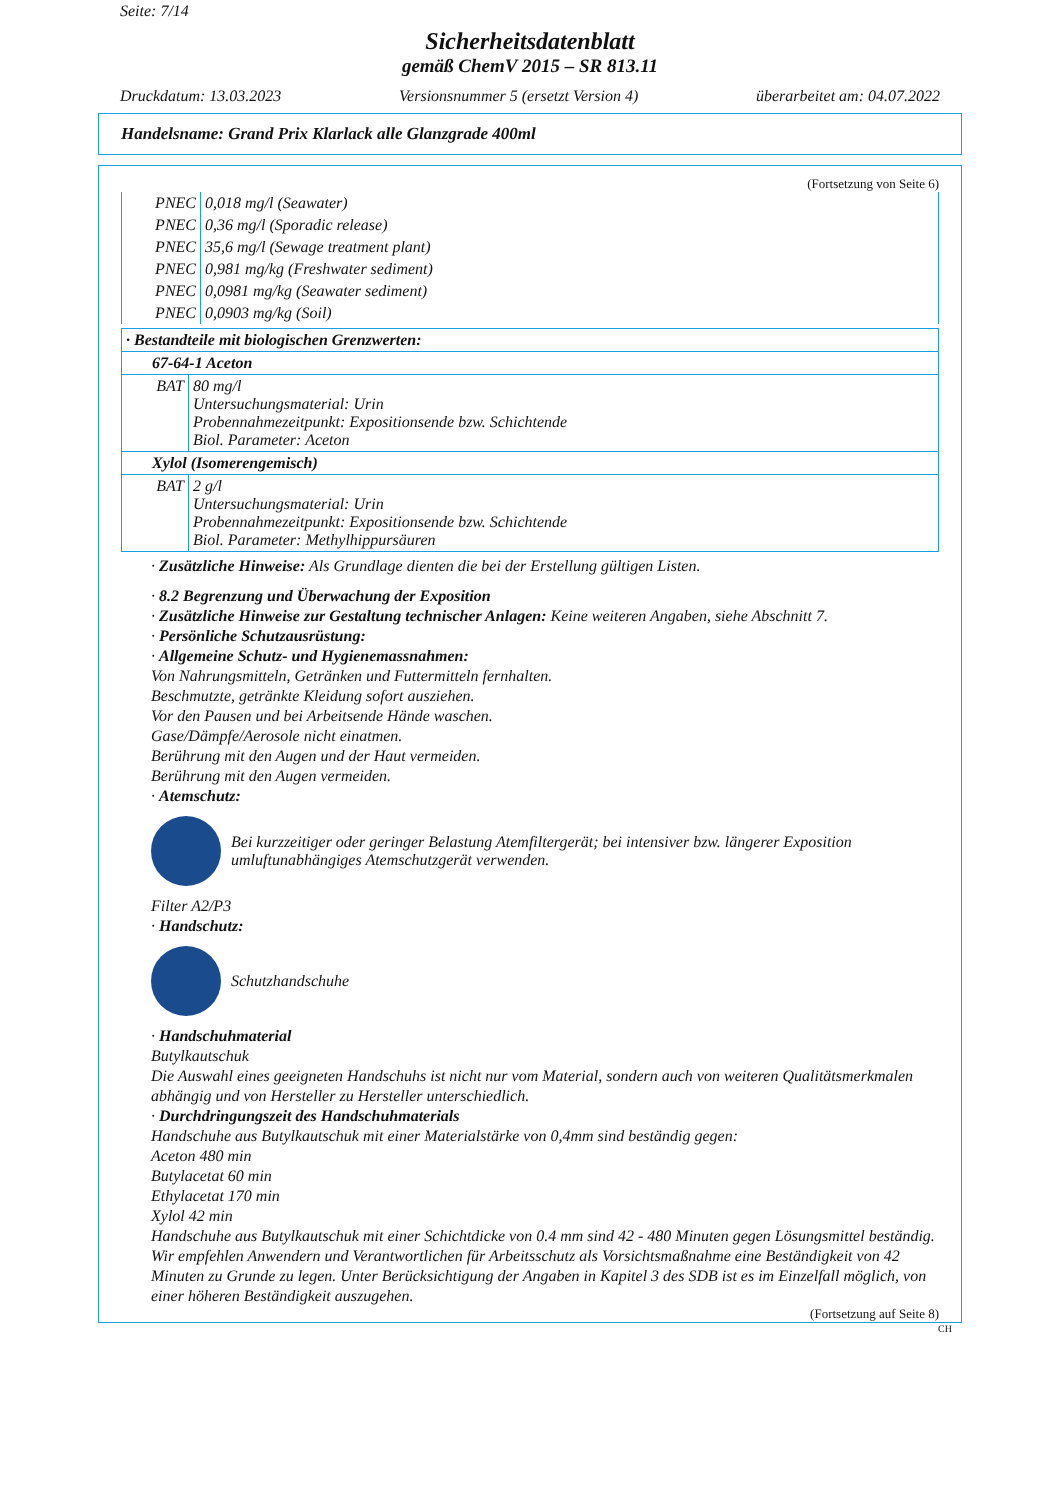Seite: 7/14
Sicherheitsdatenblatt
gemäß ChemV 2015 – SR 813.11
Druckdatum: 13.03.2023 Versionsnummer 5 (ersetzt Version 4) überarbeitet am: 04.07.2022
Handelsname: Grand Prix Klarlack alle Glanzgrade 400ml
(Fortsetzung von Seite 6)
| PNEC | 0,018 mg/l (Seawater) |
| PNEC | 0,36 mg/l (Sporadic release) |
| PNEC | 35,6 mg/l (Sewage treatment plant) |
| PNEC | 0,981 mg/kg (Freshwater sediment) |
| PNEC | 0,0981 mg/kg (Seawater sediment) |
| PNEC | 0,0903 mg/kg (Soil) |
| · Bestandteile mit biologischen Grenzwerten: | |
| 67-64-1 Aceton | |
| BAT | 80 mg/l Untersuchungsmaterial: Urin Probennahmezeitpunkt: Expositionsende bzw. Schichtende Biol. Parameter: Aceton |
| Xylol (Isomerengemisch) | |
| BAT | 2 g/l Untersuchungsmaterial: Urin Probennahmezeitpunkt: Expositionsende bzw. Schichtende Biol. Parameter: Methylhippursäuren |
· Zusätzliche Hinweise: Als Grundlage dienten die bei der Erstellung gültigen Listen.
· 8.2 Begrenzung und Überwachung der Exposition
· Zusätzliche Hinweise zur Gestaltung technischer Anlagen: Keine weiteren Angaben, siehe Abschnitt 7.
· Persönliche Schutzausrüstung:
· Allgemeine Schutz- und Hygienemassnahmen:
Von Nahrungsmitteln, Getränken und Futtermitteln fernhalten.
Beschmutzte, getränkte Kleidung sofort ausziehen.
Vor den Pausen und bei Arbeitsende Hände waschen.
Gase/Dämpfe/Aerosole nicht einatmen.
Berührung mit den Augen und der Haut vermeiden.
Berührung mit den Augen vermeiden.
· Atemschutz:
Bei kurzzeitiger oder geringer Belastung Atemfiltergerät; bei intensiver bzw. längerer Exposition umluftunabhängiges Atemschutzgerät verwenden.
Filter A2/P3
· Handschutz:
Schutzhandschuhe
· Handschuhmaterial
Butylkautschuk
Die Auswahl eines geeigneten Handschuhs ist nicht nur vom Material, sondern auch von weiteren Qualitätsmerkmalen abhängig und von Hersteller zu Hersteller unterschiedlich.
· Durchdringungszeit des Handschuhmaterials
Handschuhe aus Butylkautschuk mit einer Materialstärke von 0,4mm sind beständig gegen:
Aceton 480 min
Butylacetat 60 min
Ethylacetat 170 min
Xylol 42 min
Handschuhe aus Butylkautschuk mit einer Schichtdicke von 0.4 mm sind 42 - 480 Minuten gegen Lösungsmittel beständig. Wir empfehlen Anwendern und Verantwortlichen für Arbeitsschutz als Vorsichtsmaßnahme eine Beständigkeit von 42 Minuten zu Grunde zu legen. Unter Berücksichtigung der Angaben in Kapitel 3 des SDB ist es im Einzelfall möglich, von einer höheren Beständigkeit auszugehen.
(Fortsetzung auf Seite 8)
CH